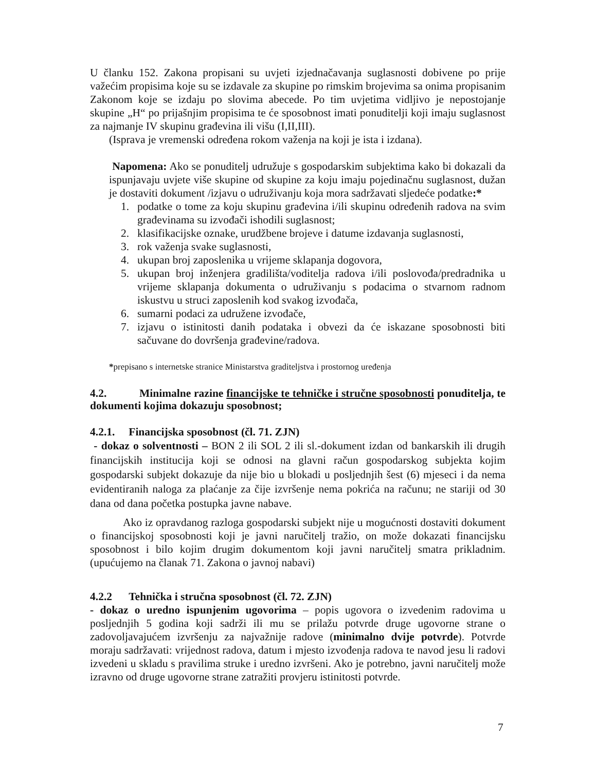U članku 152. Zakona propisani su uvjeti izjednačavanja suglasnosti dobivene po prije važećim propisima koje su se izdavale za skupine po rimskim brojevima sa onima propisanim Zakonom koje se izdaju po slovima abecede. Po tim uvjetima vidljivo je nepostojanje skupine „H“ po prijašnjim propisima te će sposobnost imati ponuditelji koji imaju suglasnost za najmanje IV skupinu građevina ili višu (I,II,III).
(Isprava je vremenski određena rokom važenja na koji je ista i izdana).
Napomena: Ako se ponuditelj udružuje s gospodarskim subjektima kako bi dokazali da ispunjavaju uvjete više skupine od skupine za koju imaju pojedinačnu suglasnost, dužan je dostaviti dokument /izjavu o udruživanju koja mora sadržavati sljedeće podatke:*
1. podatke o tome za koju skupinu građevina i/ili skupinu određenih radova na svim građevinama su izvođači ishodili suglasnost;
2. klasifikacijske oznake, urudžbene brojeve i datume izdavanja suglasnosti,
3. rok važenja svake suglasnosti,
4. ukupan broj zaposlenika u vrijeme sklapanja dogovora,
5. ukupan broj inženjera gradilišta/voditelja radova i/ili poslovođa/predradnika u vrijeme sklapanja dokumenta o udruživanju s podacima o stvarnom radnom iskustvu u struci zaposlenih kod svakog izvođača,
6. sumarni podaci za udružene izvođače,
7. izjavu o istinitosti danih podataka i obvezi da će iskazane sposobnosti biti sačuvane do dovršenja građevine/radova.
*prepisano s internetske stranice Ministarstva graditeljstva i prostornog uređenja
4.2. Minimalne razine financijske te tehničke i stručne sposobnosti ponuditelja, te dokumenti kojima dokazuju sposobnost;
4.2.1. Financijska sposobnost (čl. 71. ZJN)
- dokaz o solventnosti – BON 2 ili SOL 2 ili sl.-dokument izdan od bankarskih ili drugih financijskih institucija koji se odnosi na glavni račun gospodarskog subjekta kojim gospodarski subjekt dokazuje da nije bio u blokadi u posljednjih šest (6) mjeseci i da nema evidentiranih naloga za plaćanje za čije izvršenje nema pokrića na računu; ne stariji od 30 dana od dana početka postupka javne nabave.
Ako iz opravdanog razloga gospodarski subjekt nije u mogućnosti dostaviti dokument o financijskoj sposobnosti koji je javni naručitelj tražio, on može dokazati financijsku sposobnost i bilo kojim drugim dokumentom koji javni naručitelj smatra prikladnim. (upućujemo na članak 71. Zakona o javnoj nabavi)
4.2.2 Tehnička i stručna sposobnost (čl. 72. ZJN)
- dokaz o uredno ispunjenim ugovorima – popis ugovora o izvedenim radovima u posljednjih 5 godina koji sadrži ili mu se prilažu potvrde druge ugovorne strane o zadovoljavajućem izvršenju za najvažnije radove (minimalno dvije potvrde). Potvrde moraju sadržavati: vrijednost radova, datum i mjesto izvođenja radova te navod jesu li radovi izvedeni u skladu s pravilima struke i uredno izvršeni. Ako je potrebno, javni naručitelj može izravno od druge ugovorne strane zatražiti provjeru istinitosti potvrde.
7